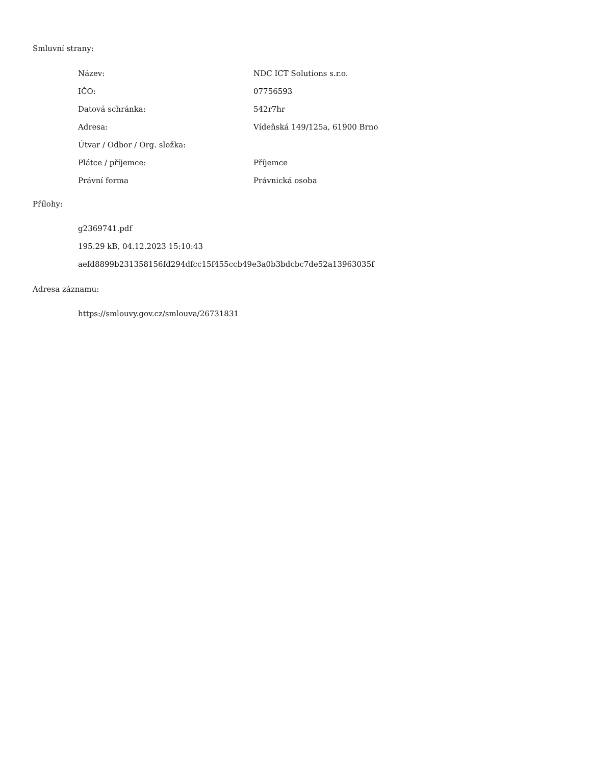Smluvní strany:
| Název: | NDC ICT Solutions s.r.o. |
| IČO: | 07756593 |
| Datová schránka: | 542r7hr |
| Adresa: | Vídeňská 149/125a, 61900 Brno |
| Útvar / Odbor / Org. složka: | |
| Plátce / příjemce: | Příjemce |
| Právní forma | Právnická osoba |
Přílohy:
g2369741.pdf
195.29 kB, 04.12.2023 15:10:43
aefd8899b231358156fd294dfcc15f455ccb49e3a0b3bdcbc7de52a13963035f
Adresa záznamu:
https://smlouvy.gov.cz/smlouva/26731831